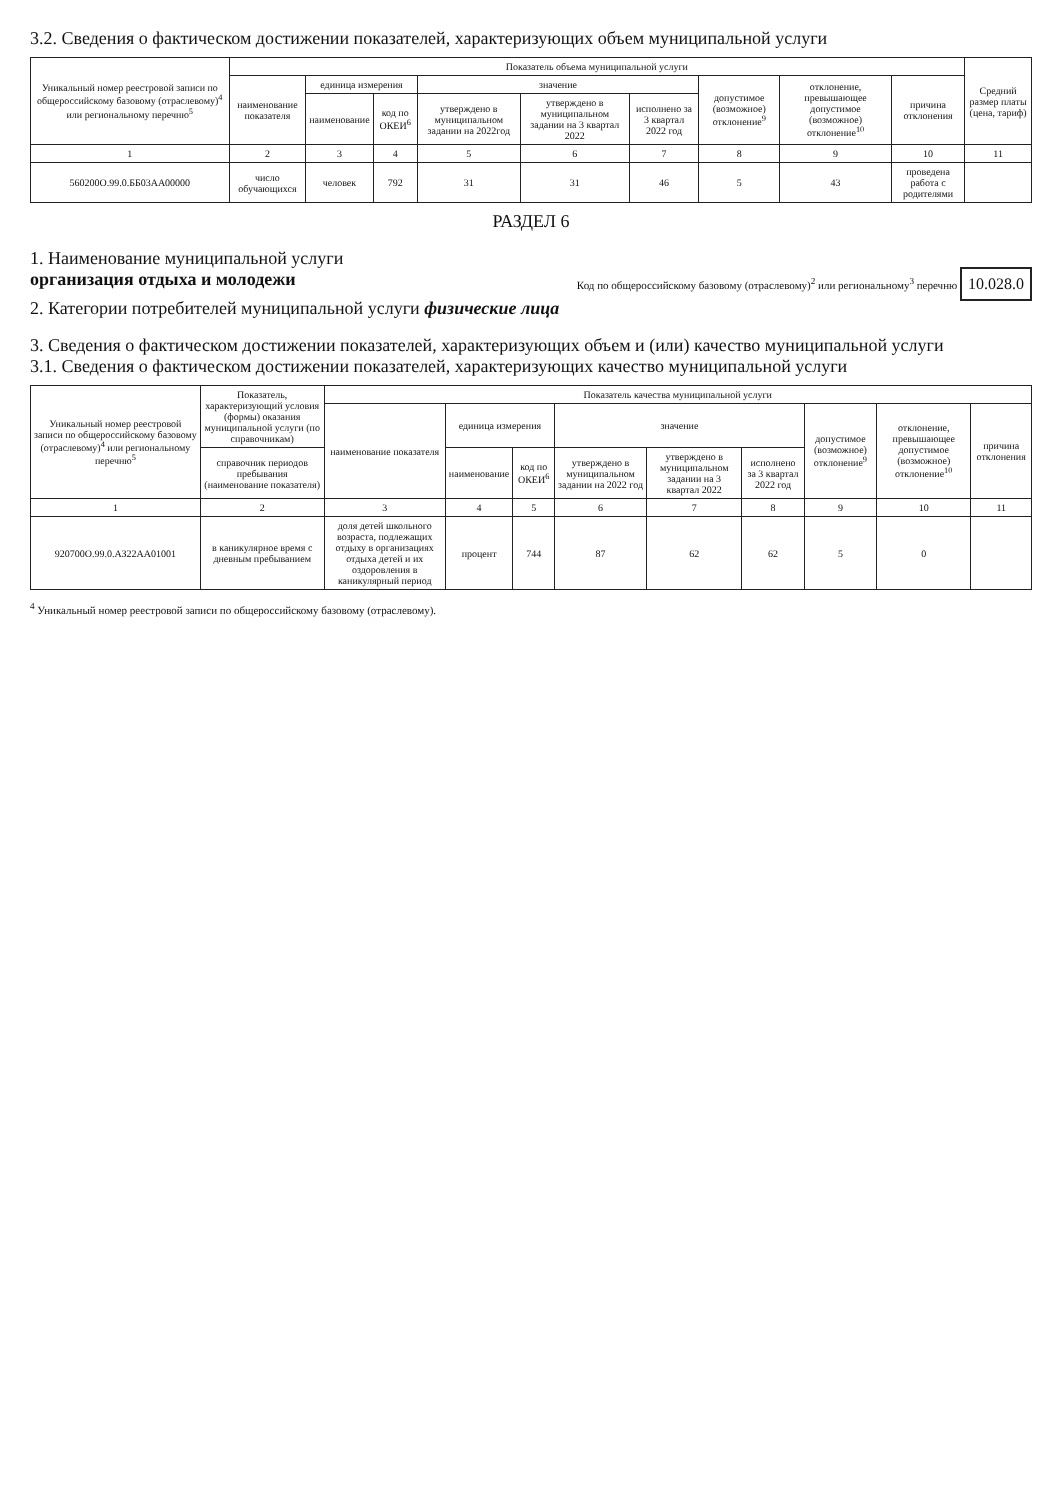3.2. Сведения о фактическом достижении показателей, характеризующих объем муниципальной услуги
| Уникальный номер реестровой записи по общероссийскому базовому (отраслевому)<sup>4</sup> или региональному перечню<sup>5</sup> | Показатель объема муниципальной услуги | | | | | | | | | Средний размер платы (цена, тариф) |
| --- | --- | --- | --- | --- | --- | --- | --- | --- | --- | --- |
| | наименование показателя | единица измерения | | значение | | | допустимое (возможное) отклонение<sup>9</sup> | отклонение, превышающее допустимое (возможное) отклонение<sup>10</sup> | причина отклонения | |
| | | наименование | код по ОКЕИ<sup>6</sup> | утверждено в муниципальном задании на 2022год | утверждено в муниципальном задании на 3 квартал 2022 | исполнено за 3 квартал 2022 год | | | | |
| 1 | 2 | 3 | 4 | 5 | 6 | 7 | 8 | 9 | 10 | 11 |
| 560200О.99.0.ББ03АА00000 | число обучающихся | человек | 792 | 31 | 31 | 46 | 5 | 43 | проведена работа с родителями | |
РАЗДЕЛ 6
1. Наименование муниципальной услуги
организация отдыха и молодежи
2. Категории потребителей муниципальной услуги физические лица
Код по общероссийскому базовому (отраслевому)<sup>2</sup> или региональному<sup>3</sup> перечню 10.028.0
3. Сведения о фактическом достижении показателей, характеризующих объем и (или) качество муниципальной услуги
3.1. Сведения о фактическом достижении показателей, характеризующих качество муниципальной услуги
| Уникальный номер реестровой записи по общероссийскому базовому (отраслевому)<sup>4</sup> или региональному перечню<sup>5</sup> | Показатель, характеризующий условия (формы) оказания муниципальной услуги (по справочникам) | Показатель качества муниципальной услуги | | | | | | | | |
| --- | --- | --- | --- | --- | --- | --- | --- | --- | --- | --- |
| | | наименование показателя | единица измерения | | значение | | | допустимое (возможное) отклонение<sup>9</sup> | отклонение, превышающее допустимое (возможное) отклонение<sup>10</sup> | причина отклонения |
| | справочник периодов пребывания (наименование показателя) | | наименование | код по ОКЕИ<sup>6</sup> | утверждено в муниципальном задании на 2022 год | утверждено в муниципальном задании на 3 квартал 2022 | исполнено за 3 квартал 2022 год | | | |
| 1 | 2 | 3 | 4 | 5 | 6 | 7 | 8 | 9 | 10 | 11 |
| 920700О.99.0.АЗ22АА01001 | в каникулярное время с дневным пребыванием | доля детей школьного возраста, подлежащих отдыху в организациях отдыха детей и их оздоровления в каникулярный период | процент | 744 | 87 | 62 | 62 | 5 | 0 | |
<sup>4</sup> Уникальный номер реестровой записи по общероссийскому базовому (отраслевому).